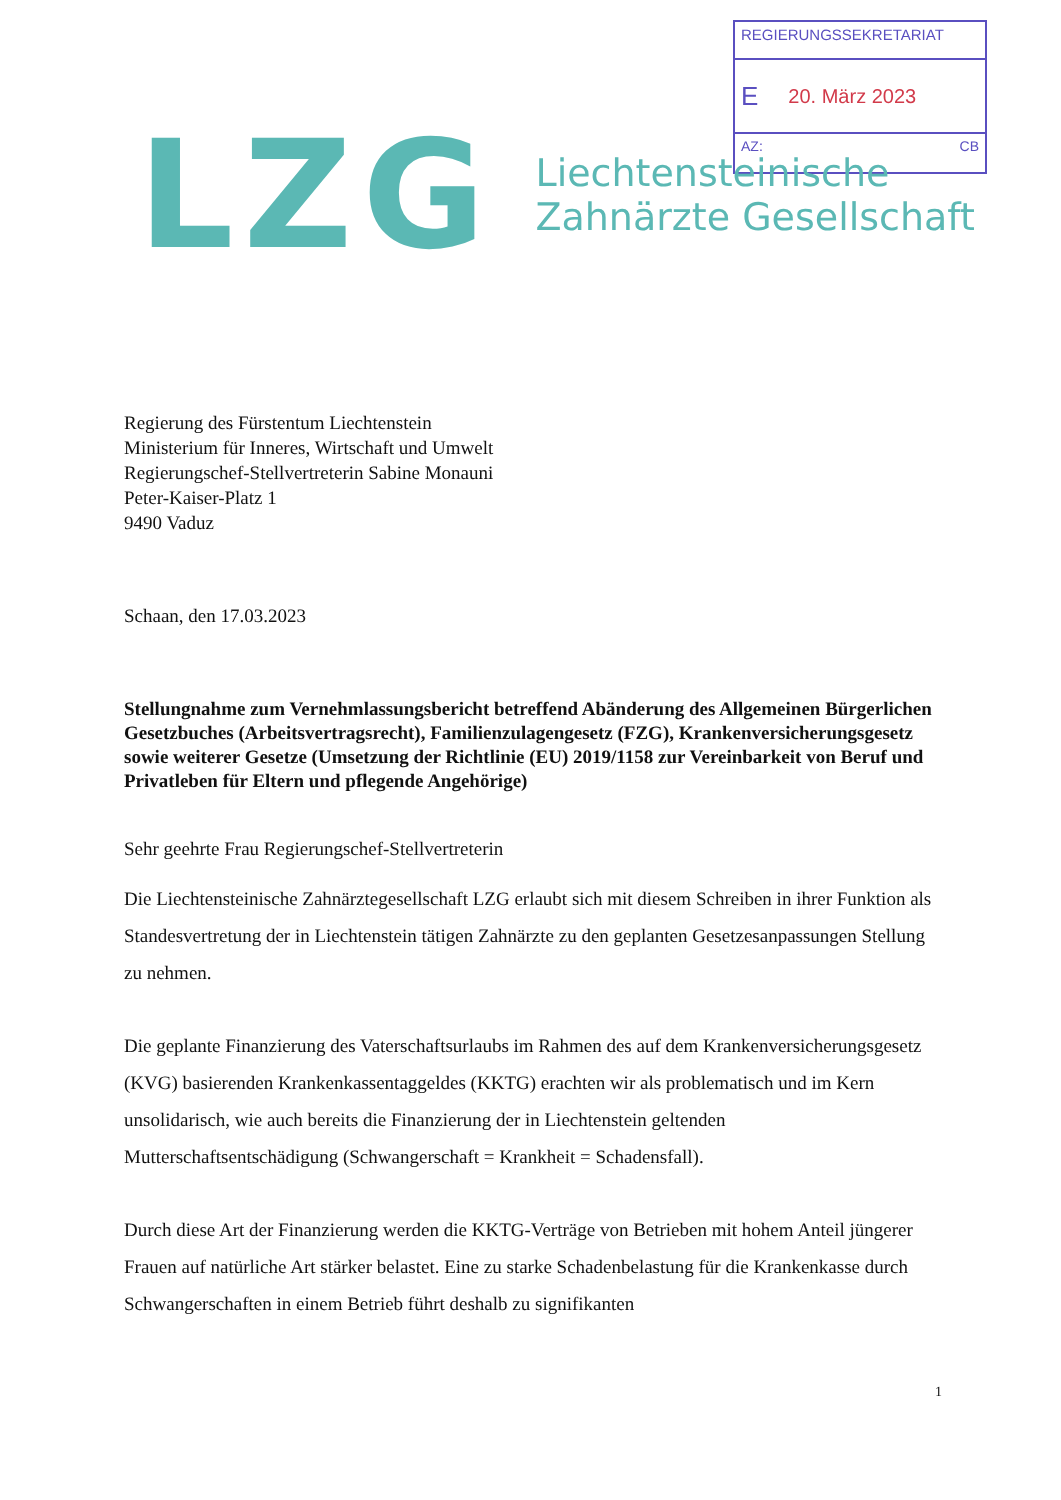REGIERUNGSSEKRETARIAT
E 20. März 2023
AZ: CB
LZG
Liechtensteinische
Zahnärzte Gesellschaft
Regierung des Fürstentum Liechtenstein
Ministerium für Inneres, Wirtschaft und Umwelt
Regierungschef-Stellvertreterin Sabine Monauni
Peter-Kaiser-Platz 1
9490 Vaduz
Schaan, den 17.03.2023
Stellungnahme zum Vernehmlassungsbericht betreffend Abänderung des Allgemeinen Bürgerlichen Gesetzbuches (Arbeitsvertragsrecht), Familienzulagengesetz (FZG), Krankenversicherungsgesetz sowie weiterer Gesetze (Umsetzung der Richtlinie (EU) 2019/1158 zur Vereinbarkeit von Beruf und Privatleben für Eltern und pflegende Angehörige)
Sehr geehrte Frau Regierungschef-Stellvertreterin
Die Liechtensteinische Zahnärztegesellschaft LZG erlaubt sich mit diesem Schreiben in ihrer Funktion als Standesvertretung der in Liechtenstein tätigen Zahnärzte zu den geplanten Gesetzesanpassungen Stellung zu nehmen.
Die geplante Finanzierung des Vaterschaftsurlaubs im Rahmen des auf dem Krankenversicherungsgesetz (KVG) basierenden Krankenkassentaggeldes (KKTG) erachten wir als problematisch und im Kern unsolidarisch, wie auch bereits die Finanzierung der in Liechtenstein geltenden Mutterschaftsentschädigung (Schwangerschaft = Krankheit = Schadensfall).
Durch diese Art der Finanzierung werden die KKTG-Verträge von Betrieben mit hohem Anteil jüngerer Frauen auf natürliche Art stärker belastet. Eine zu starke Schadenbelastung für die Krankenkasse durch Schwangerschaften in einem Betrieb führt deshalb zu signifikanten
1